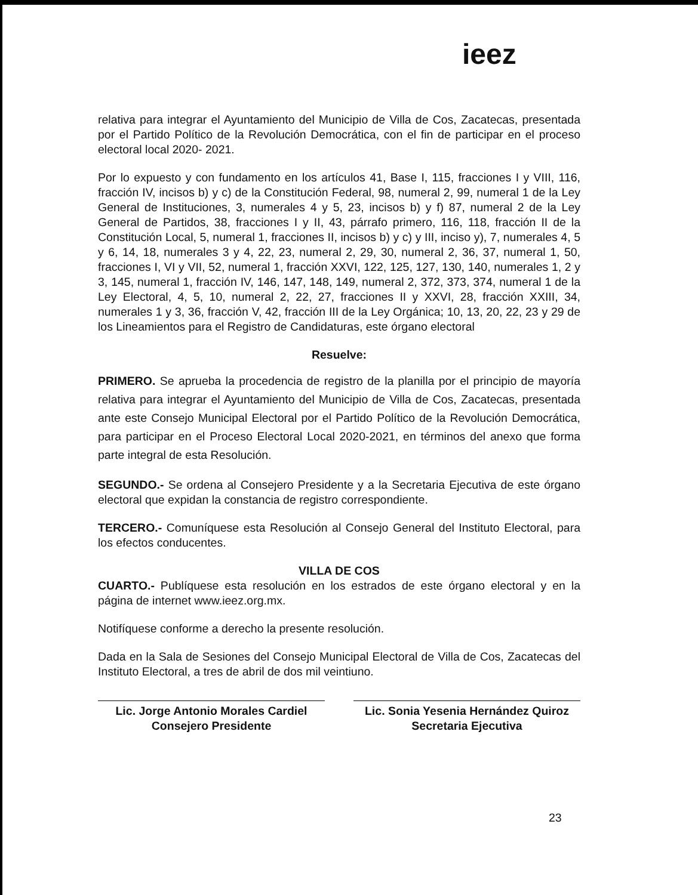ieez
relativa para integrar el Ayuntamiento del Municipio de Villa de Cos, Zacatecas, presentada por el Partido Político de la Revolución Democrática, con el fin de participar en el proceso electoral local 2020- 2021.
Por lo expuesto y con fundamento en los artículos 41, Base I, 115, fracciones I y VIII, 116, fracción IV, incisos b) y c) de la Constitución Federal, 98, numeral 2, 99, numeral 1 de la Ley General de Instituciones, 3, numerales 4 y 5, 23, incisos b) y f) 87, numeral 2 de la Ley General de Partidos, 38, fracciones I y II, 43, párrafo primero, 116, 118, fracción II de la Constitución Local, 5, numeral 1, fracciones II, incisos b) y c) y III, inciso y), 7, numerales 4, 5 y 6, 14, 18, numerales 3 y 4, 22, 23, numeral 2, 29, 30, numeral 2, 36, 37, numeral 1, 50, fracciones I, VI y VII, 52, numeral 1, fracción XXVI, 122, 125, 127, 130, 140, numerales 1, 2 y 3, 145, numeral 1, fracción IV, 146, 147, 148, 149, numeral 2, 372, 373, 374, numeral 1 de la Ley Electoral, 4, 5, 10, numeral 2, 22, 27, fracciones II y XXVI, 28, fracción XXIII, 34, numerales 1 y 3, 36, fracción V, 42, fracción III de la Ley Orgánica; 10, 13, 20, 22, 23 y 29 de los Lineamientos para el Registro de Candidaturas, este órgano electoral
Resuelve:
PRIMERO. Se aprueba la procedencia de registro de la planilla por el principio de mayoría relativa para integrar el Ayuntamiento del Municipio de Villa de Cos, Zacatecas, presentada ante este Consejo Municipal Electoral por el Partido Político de la Revolución Democrática, para participar en el Proceso Electoral Local 2020-2021, en términos del anexo que forma parte integral de esta Resolución.
SEGUNDO.- Se ordena al Consejero Presidente y a la Secretaria Ejecutiva de este órgano electoral que expidan la constancia de registro correspondiente.
TERCERO.- Comuníquese esta Resolución al Consejo General del Instituto Electoral, para los efectos conducentes.
VILLA DE COS
CUARTO.- Publíquese esta resolución en los estrados de este órgano electoral y en la página de internet www.ieez.org.mx.
Notifíquese conforme a derecho la presente resolución.
Dada en la Sala de Sesiones del Consejo Municipal Electoral de Villa de Cos, Zacatecas del Instituto Electoral, a tres de abril de dos mil veintiuno.
Lic. Jorge Antonio Morales Cardiel
Consejero Presidente
Lic. Sonia Yesenia Hernández Quiroz
Secretaria Ejecutiva
23